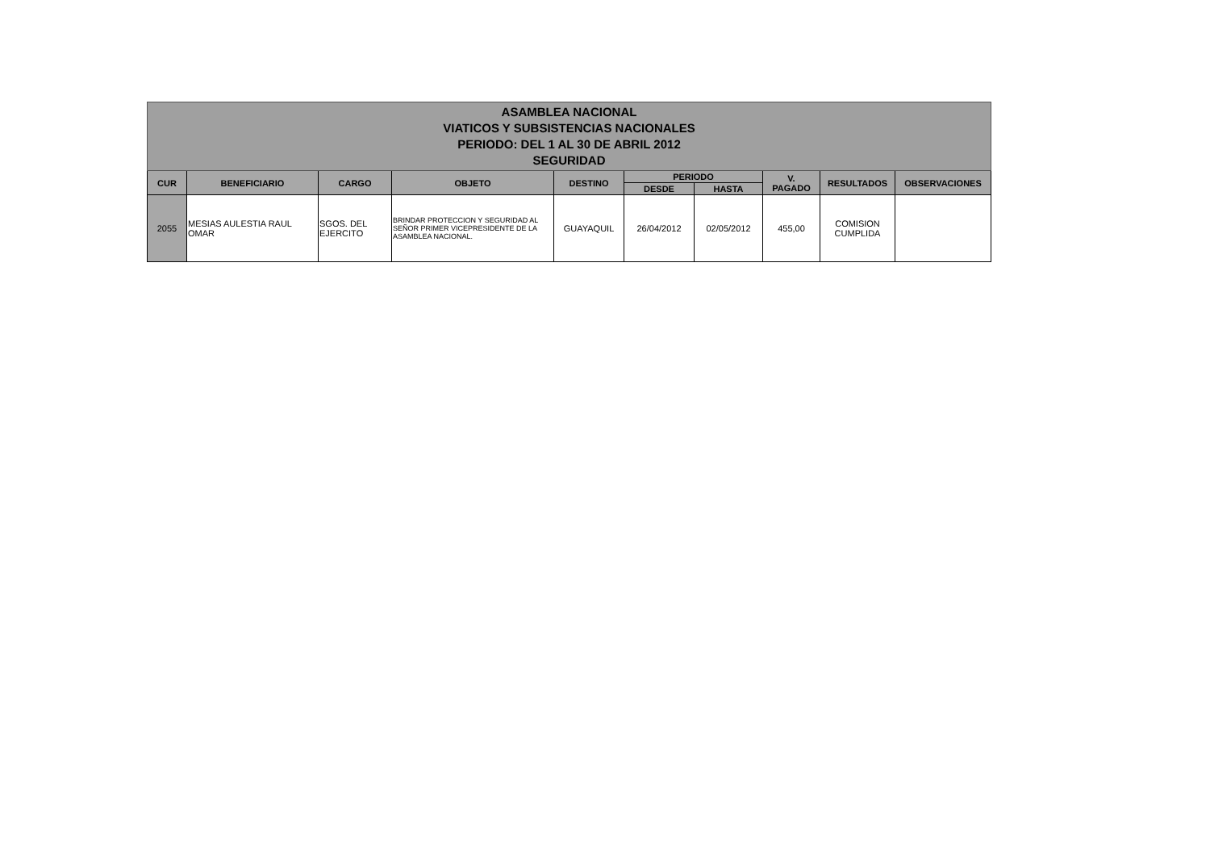| ASAMBLEA NACIONAL VIATICOS Y SUBSISTENCIAS NACIONALES PERIODO: DEL 1 AL 30 DE ABRIL 2012 SEGURIDAD | | | | | | | | | |
| CUR | BENEFICIARIO | CARGO | OBJETO | DESTINO | PERIODO | | V. PAGADO | RESULTADOS | OBSERVACIONES |
| | | | | | DESDE | HASTA | | | |
| 2055 | MESIAS AULESTIA RAUL OMAR | SGOS. DEL EJERCITO | BRINDAR PROTECCION Y SEGURIDAD AL SEÑOR PRIMER VICEPRESIDENTE DE LA ASAMBLEA NACIONAL. | GUAYAQUIL | 26/04/2012 | 02/05/2012 | 455,00 | COMISION CUMPLIDA | |